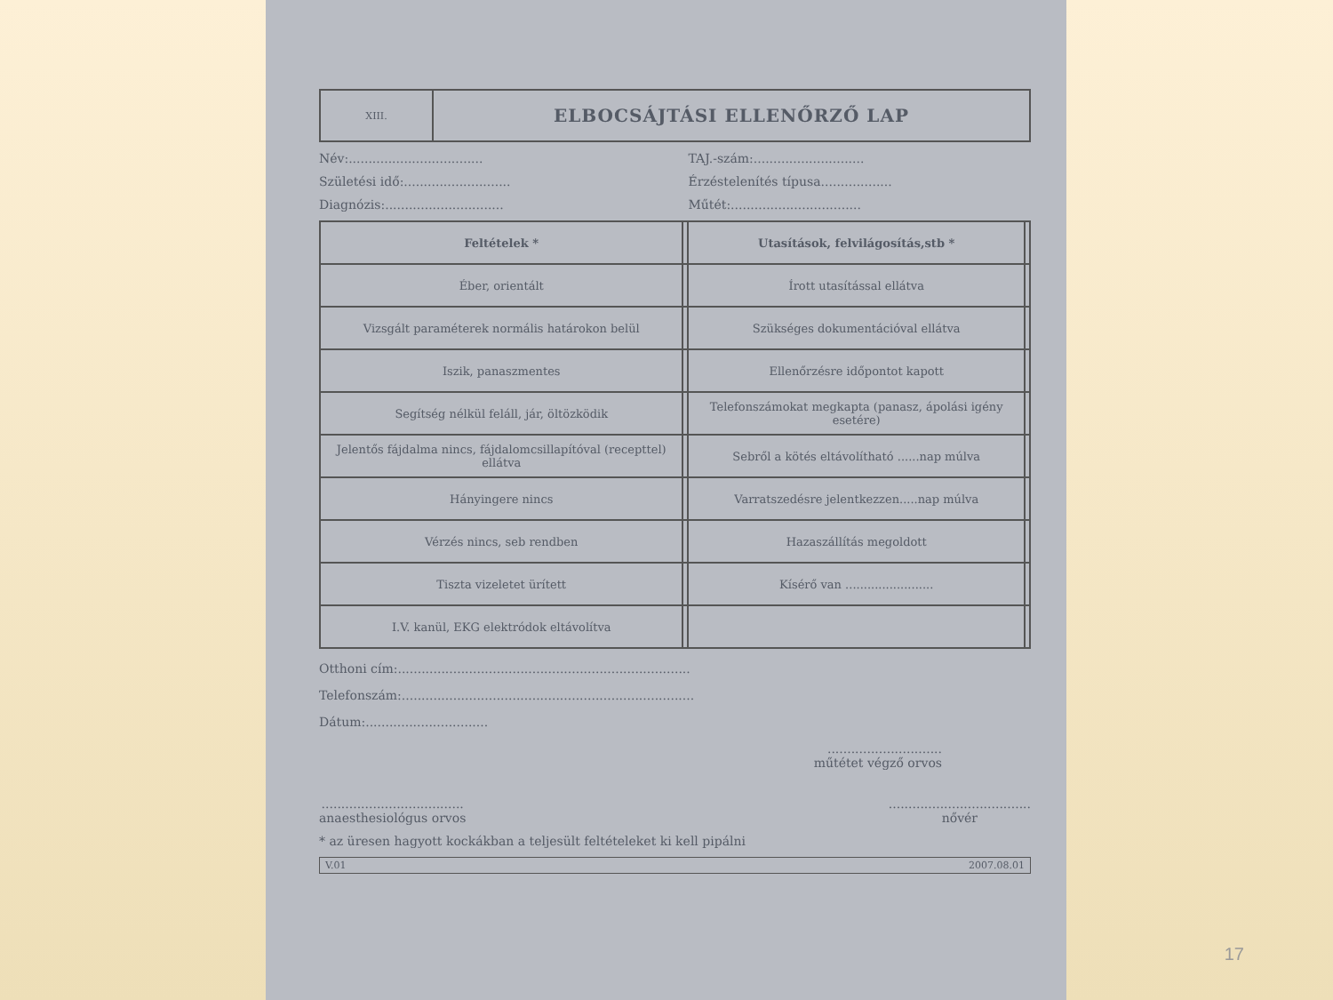XIII.
ELBOCSÁJTÁSI ELLENŐRZŐ LAP
Név:.................................. TAJ.-szám:............................
Születési idő:........................... Érzéstelenítés típusa..................
Diagnózis:.............................. Műtét:.................................
| Feltételek * | | Utasítások, felvilágosítás,stb * | |
| --- | --- | --- | --- |
| Éber, orientált | | Írott utasítással ellátva | |
| Vizsgált paraméterek normális határokon belül | | Szükséges dokumentációval ellátva | |
| Iszik, panaszmentes | | Ellenőrzésre időpontot kapott | |
| Segítség nélkül feláll, jár, öltözködik | | Telefonszámokat megkapta (panasz, ápolási igény esetére) | |
| Jelentős fájdalma nincs, fájdalomcsillapítóval (recepttel) ellátva | | Sebről a kötés eltávolítható ......nap múlva | |
| Hányingere nincs | | Varratszedésre jelentkezzen.....nap múlva | |
| Vérzés nincs, seb rendben | | Hazaszállítás megoldott | |
| Tiszta vizeletet ürített | | Kísérő van ........................ | |
| I.V. kanül, EKG elektródok eltávolítva | | | |
Otthoni cím:..........................................................................
Telefonszám:..........................................................................
Dátum:...............................
.............................
műtétet végző orvos
....................................
anaesthesiológus orvos
....................................
nővér
* az üresen hagyott kockákban a teljesült feltételeket ki kell pipálni
V.01 2007.08.01
17